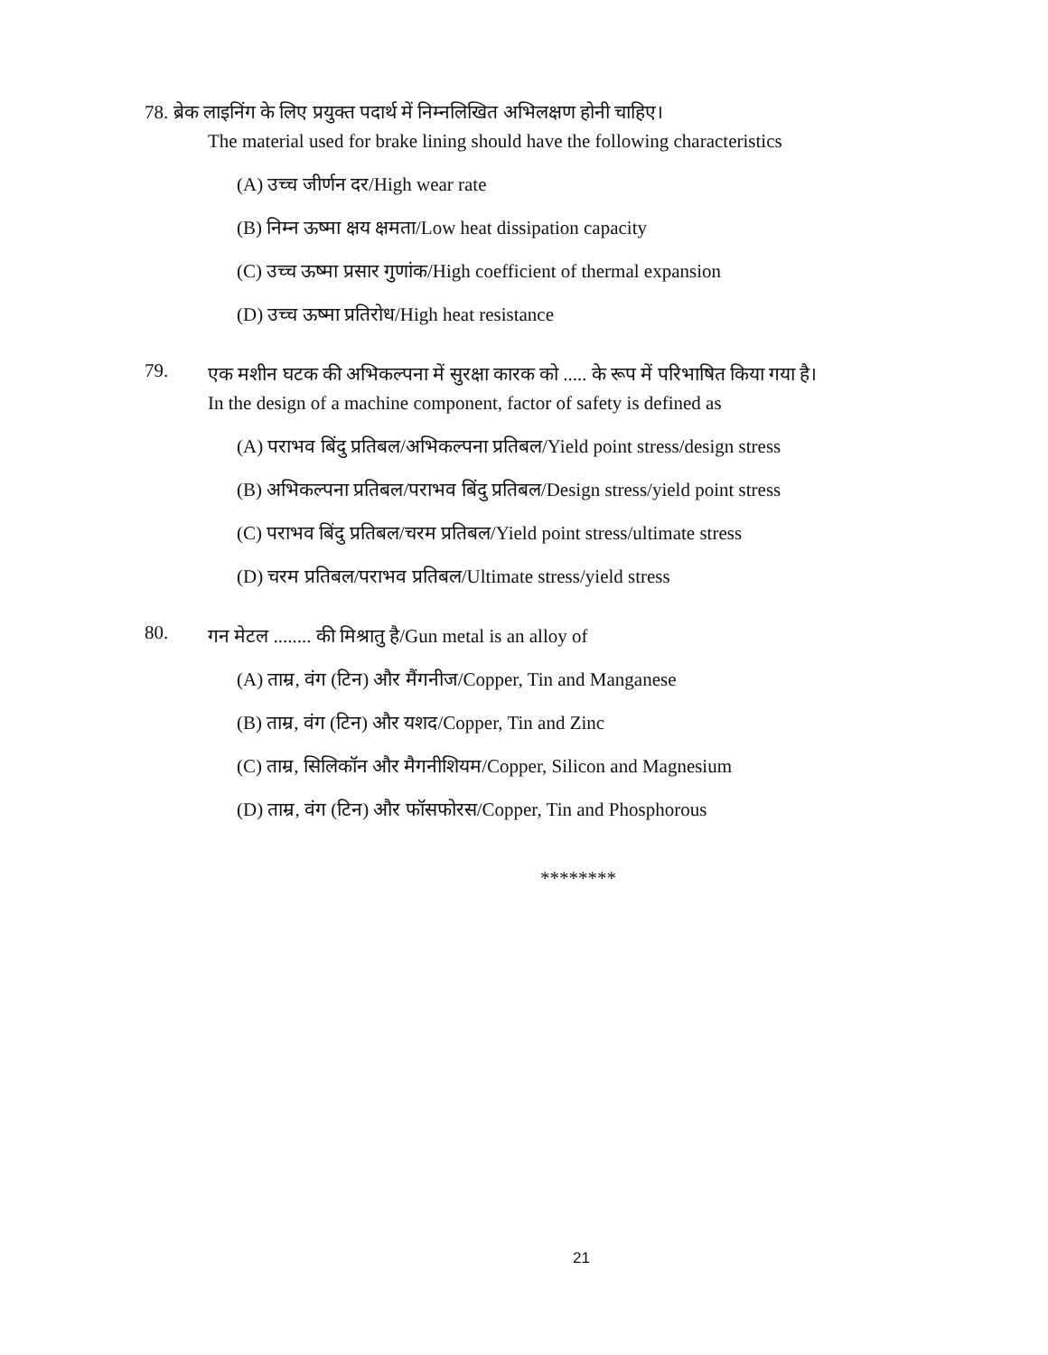78. ब्रेक लाइनिंग के लिए प्रयुक्त पदार्थ में निम्नलिखित अभिलक्षण होनी चाहिए।
The material used for brake lining should have the following characteristics
(A) उच्च जीर्णन दर/High wear rate
(B) निम्न ऊष्मा क्षय क्षमता/Low heat dissipation capacity
(C) उच्च ऊष्मा प्रसार गुणांक/High coefficient of thermal expansion
(D) उच्च ऊष्मा प्रतिरोध/High heat resistance
79.
एक मशीन घटक की अभिकल्पना में सुरक्षा कारक को ..... के रूप में परिभाषित किया गया है।
In the design of a machine component, factor of safety is defined as
(A) पराभव बिंदु प्रतिबल/अभिकल्पना प्रतिबल/Yield point stress/design stress
(B) अभिकल्पना प्रतिबल/पराभव बिंदु प्रतिबल/Design stress/yield point stress
(C) पराभव बिंदु प्रतिबल/चरम प्रतिबल/Yield point stress/ultimate stress
(D) चरम प्रतिबल/पराभव प्रतिबल/Ultimate stress/yield stress
80.
गन मेटल ........ की मिश्रातु है/Gun metal is an alloy of
(A) ताम्र, वंग (टिन) और मैंगनीज/Copper, Tin and Manganese
(B) ताम्र, वंग (टिन) और यशद/Copper, Tin and Zinc
(C) ताम्र, सिलिकॉन और मैगनीशियम/Copper, Silicon and Magnesium
(D) ताम्र, वंग (टिन) और फॉसफोरस/Copper, Tin and Phosphorous
********
21